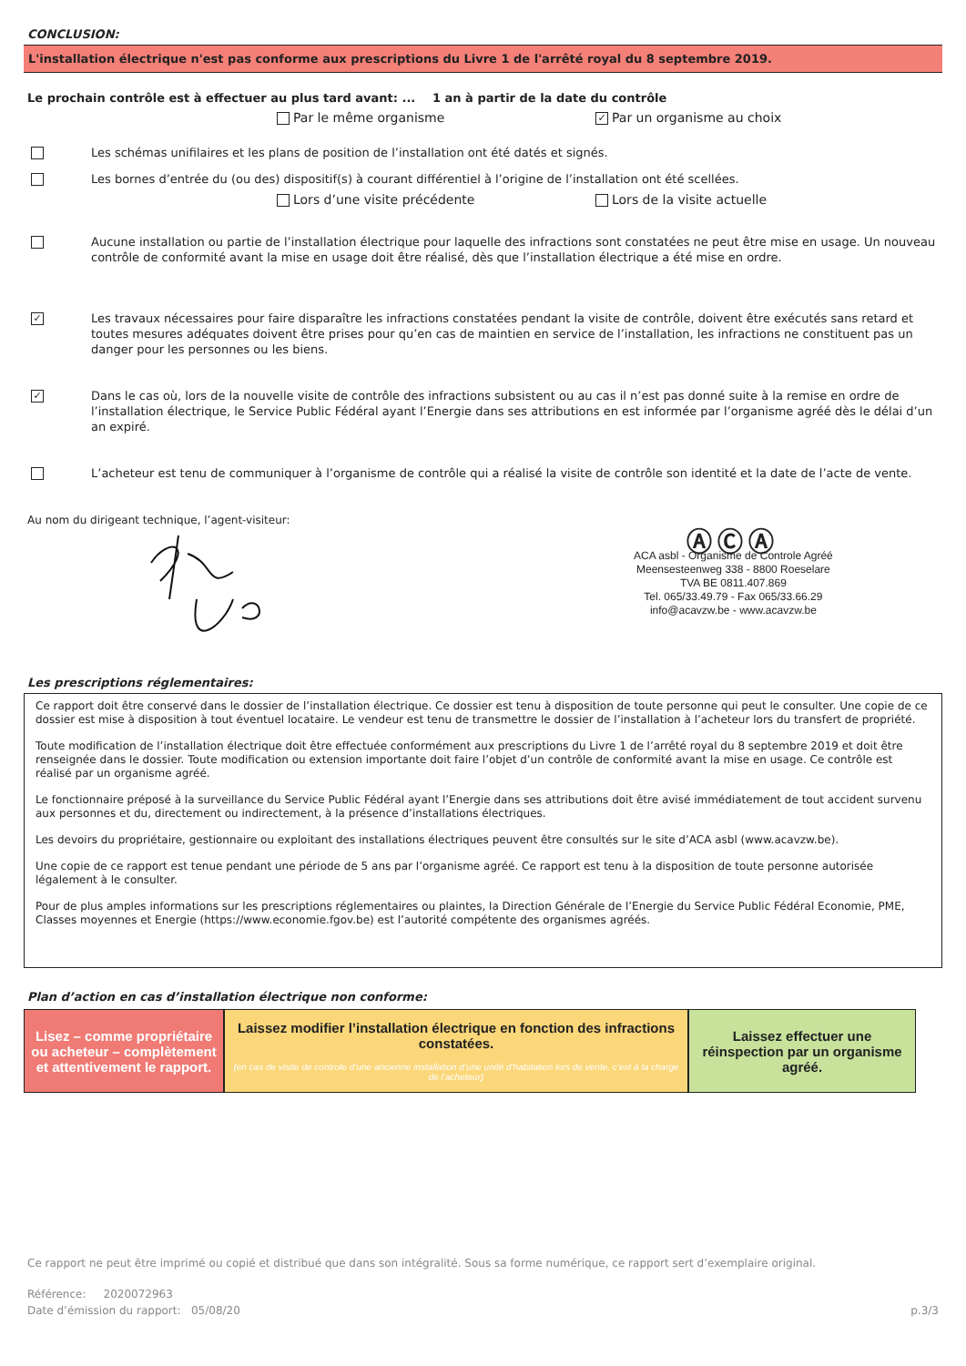CONCLUSION:
L'installation électrique n'est pas conforme aux prescriptions du Livre 1 de l'arrêté royal du 8 septembre 2019.
Le prochain contrôle est à effectuer au plus tard avant: ... 1 an à partir de la date du contrôle
Par le même organisme ✓ Par un organisme au choix
Les schémas unifilaires et les plans de position de l’installation ont été datés et signés.
Les bornes d’entrée du (ou des) dispositif(s) à courant différentiel à l’origine de l’installation ont été scellées.
Lors d’une visite précédente Lors de la visite actuelle
Aucune installation ou partie de l’installation électrique pour laquelle des infractions sont constatées ne peut être mise en usage. Un nouveau contrôle de conformité avant la mise en usage doit être réalisé, dès que l’installation électrique a été mise en ordre.
✓
Les travaux nécessaires pour faire disparaître les infractions constatées pendant la visite de contrôle, doivent être exécutés sans retard et toutes mesures adéquates doivent être prises pour qu’en cas de maintien en service de l’installation, les infractions ne constituent pas un danger pour les personnes ou les biens.
✓
Dans le cas où, lors de la nouvelle visite de contrôle des infractions subsistent ou au cas il n’est pas donné suite à la remise en ordre de l’installation électrique, le Service Public Fédéral ayant l’Energie dans ses attributions en est informée par l’organisme agréé dès le délai d’un an expiré.
L’acheteur est tenu de communiquer à l’organisme de contrôle qui a réalisé la visite de contrôle son identité et la date de l’acte de vente.
Au nom du dirigeant technique, l’agent-visiteur:
ⒶⒸⒶ
ACA asbl - Organisme de Controle Agréé
Meensesteenweg 338 - 8800 Roeselare
TVA BE 0811.407.869
Tel. 065/33.49.79 - Fax 065/33.66.29
info@acavzw.be - www.acavzw.be
Les prescriptions réglementaires:
Ce rapport doit être conservé dans le dossier de l’installation électrique. Ce dossier est tenu à disposition de toute personne qui peut le consulter. Une copie de ce dossier est mise à disposition à tout éventuel locataire. Le vendeur est tenu de transmettre le dossier de l’installation à l’acheteur lors du transfert de propriété.
Toute modification de l’installation électrique doit être effectuée conformément aux prescriptions du Livre 1 de l’arrêté royal du 8 septembre 2019 et doit être renseignée dans le dossier. Toute modification ou extension importante doit faire l’objet d’un contrôle de conformité avant la mise en usage. Ce contrôle est réalisé par un organisme agréé.
Le fonctionnaire préposé à la surveillance du Service Public Fédéral ayant l’Energie dans ses attributions doit être avisé immédiatement de tout accident survenu aux personnes et du, directement ou indirectement, à la présence d’installations électriques.
Les devoirs du propriétaire, gestionnaire ou exploitant des installations électriques peuvent être consultés sur le site d’ACA asbl (www.acavzw.be).
Une copie de ce rapport est tenue pendant une période de 5 ans par l’organisme agréé. Ce rapport est tenu à la disposition de toute personne autorisée légalement à le consulter.
Pour de plus amples informations sur les prescriptions réglementaires ou plaintes, la Direction Générale de l’Energie du Service Public Fédéral Economie, PME, Classes moyennes et Energie (https://www.economie.fgov.be) est l’autorité compétente des organismes agréés.
Plan d’action en cas d’installation électrique non conforme:
Lisez – comme propriétaire ou acheteur – complètement et attentivement le rapport.
Laissez modifier l’installation électrique en fonction des infractions constatées.
(en cas de visite de controle d’une ancienne installation d’une unité d’habitation lors de vente, c’est à la charge de l’acheteur)
Laissez effectuer une réinspection par un organisme agréé.
Ce rapport ne peut être imprimé ou copié et distribué que dans son intégralité. Sous sa forme numérique, ce rapport sert d’exemplaire original.
Référence: 2020072963
Date d’émission du rapport: 05/08/20 p.3/3